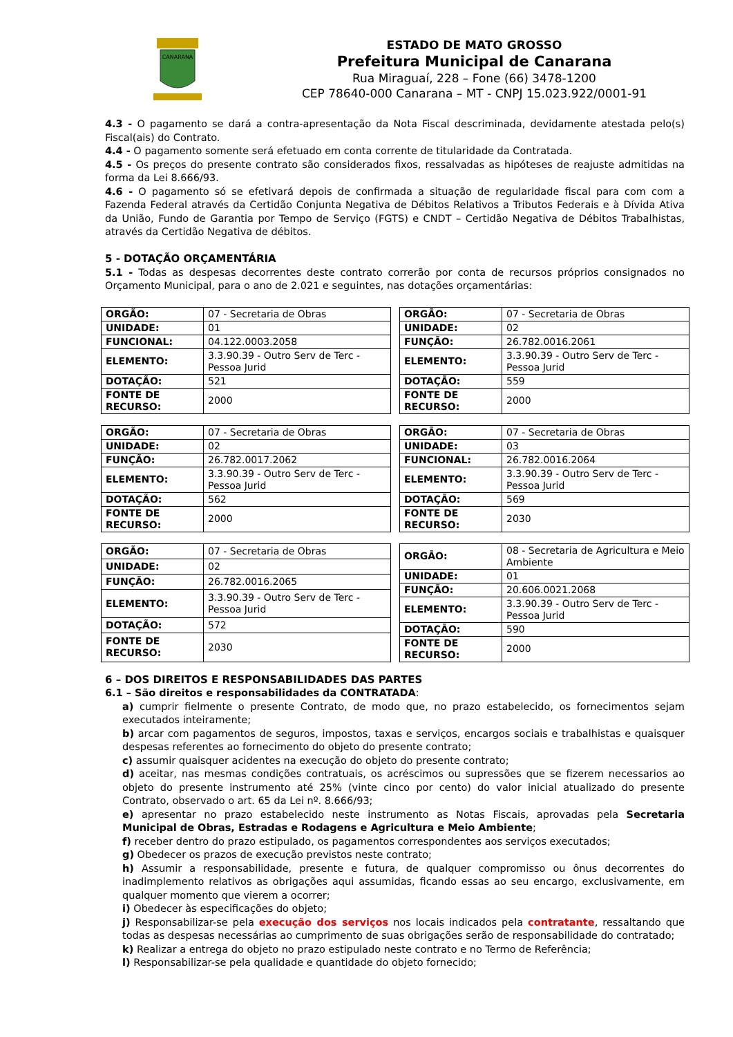CANARANA
ESTADO DE MATO GROSSO
Prefeitura Municipal de Canarana
Rua Miraguaí, 228 – Fone (66) 3478-1200
CEP 78640-000 Canarana – MT - CNPJ 15.023.922/0001-91
4.3 - O pagamento se dará a contra-apresentação da Nota Fiscal descriminada, devidamente atestada pelo(s) Fiscal(ais) do Contrato.
4.4 - O pagamento somente será efetuado em conta corrente de titularidade da Contratada.
4.5 - Os preços do presente contrato são considerados fixos, ressalvadas as hipóteses de reajuste admitidas na forma da Lei 8.666/93.
4.6 - O pagamento só se efetivará depois de confirmada a situação de regularidade fiscal para com com a Fazenda Federal através da Certidão Conjunta Negativa de Débitos Relativos a Tributos Federais e à Dívida Ativa da União, Fundo de Garantia por Tempo de Serviço (FGTS) e CNDT – Certidão Negativa de Débitos Trabalhistas, através da Certidão Negativa de débitos.
5 - DOTAÇÃO ORÇAMENTÁRIA
5.1 - Todas as despesas decorrentes deste contrato correrão por conta de recursos próprios consignados no Orçamento Municipal, para o ano de 2.021 e seguintes, nas dotações orçamentárias:
| ORGÃO: | 07 - Secretaria de Obras |
| UNIDADE: | 01 |
| FUNCIONAL: | 04.122.0003.2058 |
| ELEMENTO: | 3.3.90.39 - Outro Serv de Terc - Pessoa Jurid |
| DOTAÇÃO: | 521 |
| FONTE DE RECURSO: | 2000 |
| ORGÃO: | 07 - Secretaria de Obras |
| UNIDADE: | 02 |
| FUNÇÃO: | 26.782.0016.2061 |
| ELEMENTO: | 3.3.90.39 - Outro Serv de Terc - Pessoa Jurid |
| DOTAÇÃO: | 559 |
| FONTE DE RECURSO: | 2000 |
| ORGÃO: | 07 - Secretaria de Obras |
| UNIDADE: | 02 |
| FUNÇÃO: | 26.782.0017.2062 |
| ELEMENTO: | 3.3.90.39 - Outro Serv de Terc - Pessoa Jurid |
| DOTAÇÃO: | 562 |
| FONTE DE RECURSO: | 2000 |
| ORGÃO: | 07 - Secretaria de Obras |
| UNIDADE: | 03 |
| FUNCIONAL: | 26.782.0016.2064 |
| ELEMENTO: | 3.3.90.39 - Outro Serv de Terc - Pessoa Jurid |
| DOTAÇÃO: | 569 |
| FONTE DE RECURSO: | 2030 |
| ORGÃO: | 07 - Secretaria de Obras |
| UNIDADE: | 02 |
| FUNÇÃO: | 26.782.0016.2065 |
| ELEMENTO: | 3.3.90.39 - Outro Serv de Terc - Pessoa Jurid |
| DOTAÇÃO: | 572 |
| FONTE DE RECURSO: | 2030 |
| ORGÃO: | 08 - Secretaria de Agricultura e Meio Ambiente |
| UNIDADE: | 01 |
| FUNÇÃO: | 20.606.0021.2068 |
| ELEMENTO: | 3.3.90.39 - Outro Serv de Terc - Pessoa Jurid |
| DOTAÇÃO: | 590 |
| FONTE DE RECURSO: | 2000 |
6 – DOS DIREITOS E RESPONSABILIDADES DAS PARTES
6.1 – São direitos e responsabilidades da CONTRATADA:
a) cumprir fielmente o presente Contrato, de modo que, no prazo estabelecido, os fornecimentos sejam executados inteiramente;
b) arcar com pagamentos de seguros, impostos, taxas e serviços, encargos sociais e trabalhistas e quaisquer despesas referentes ao fornecimento do objeto do presente contrato;
c) assumir quaisquer acidentes na execução do objeto do presente contrato;
d) aceitar, nas mesmas condições contratuais, os acréscimos ou supressões que se fizerem necessarios ao objeto do presente instrumento até 25% (vinte cinco por cento) do valor inicial atualizado do presente Contrato, observado o art. 65 da Lei nº. 8.666/93;
e) apresentar no prazo estabelecido neste instrumento as Notas Fiscais, aprovadas pela Secretaria Municipal de Obras, Estradas e Rodagens e Agricultura e Meio Ambiente;
f) receber dentro do prazo estipulado, os pagamentos correspondentes aos serviços executados;
g) Obedecer os prazos de execução previstos neste contrato;
h) Assumir a responsabilidade, presente e futura, de qualquer compromisso ou ônus decorrentes do inadimplemento relativos as obrigações aqui assumidas, ficando essas ao seu encargo, exclusivamente, em qualquer momento que vierem a ocorrer;
i) Obedecer às especificações do objeto;
j) Responsabilizar-se pela execução dos serviços nos locais indicados pela contratante, ressaltando que todas as despesas necessárias ao cumprimento de suas obrigações serão de responsabilidade do contratado;
k) Realizar a entrega do objeto no prazo estipulado neste contrato e no Termo de Referência;
l) Responsabilizar-se pela qualidade e quantidade do objeto fornecido;